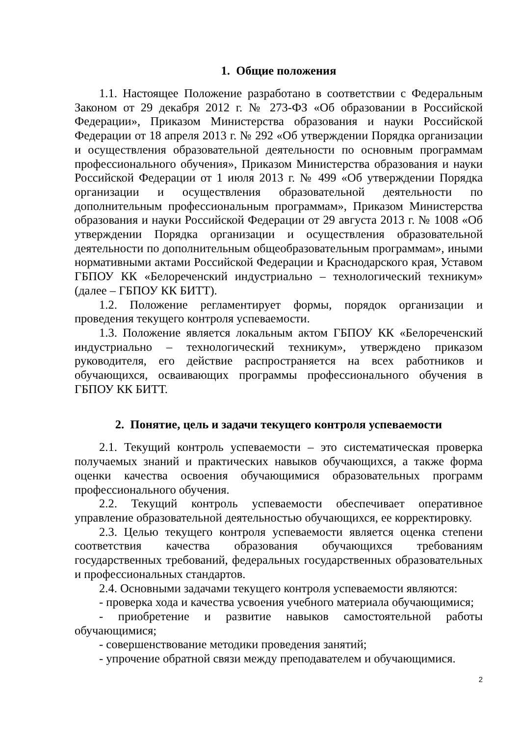1. Общие положения
1.1. Настоящее Положение разработано в соответствии с Федеральным Законом от 29 декабря 2012 г. № 273-ФЗ «Об образовании в Российской Федерации», Приказом Министерства образования и науки Российской Федерации от 18 апреля 2013 г. № 292 «Об утверждении Порядка организации и осуществления образовательной деятельности по основным программам профессионального обучения», Приказом Министерства образования и науки Российской Федерации от 1 июля 2013 г. № 499 «Об утверждении Порядка организации и осуществления образовательной деятельности по дополнительным профессиональным программам», Приказом Министерства образования и науки Российской Федерации от 29 августа 2013 г. № 1008 «Об утверждении Порядка организации и осуществления образовательной деятельности по дополнительным общеобразовательным программам», иными нормативными актами Российской Федерации и Краснодарского края, Уставом ГБПОУ КК «Белореченский индустриально – технологический техникум» (далее – ГБПОУ КК БИТТ).
1.2. Положение регламентирует формы, порядок организации и проведения текущего контроля успеваемости.
1.3. Положение является локальным актом ГБПОУ КК «Белореченский индустриально – технологический техникум», утверждено приказом руководителя, его действие распространяется на всех работников и обучающихся, осваивающих программы профессионального обучения в ГБПОУ КК БИТТ.
2. Понятие, цель и задачи текущего контроля успеваемости
2.1. Текущий контроль успеваемости – это систематическая проверка получаемых знаний и практических навыков обучающихся, а также форма оценки качества освоения обучающимися образовательных программ профессионального обучения.
2.2. Текущий контроль успеваемости обеспечивает оперативное управление образовательной деятельностью обучающихся, ее корректировку.
2.3. Целью текущего контроля успеваемости является оценка степени соответствия качества образования обучающихся требованиям государственных требований, федеральных государственных образовательных и профессиональных стандартов.
2.4. Основными задачами текущего контроля успеваемости являются:
- проверка хода и качества усвоения учебного материала обучающимися;
- приобретение и развитие навыков самостоятельной работы обучающимися;
- совершенствование методики проведения занятий;
- упрочение обратной связи между преподавателем и обучающимися.
2